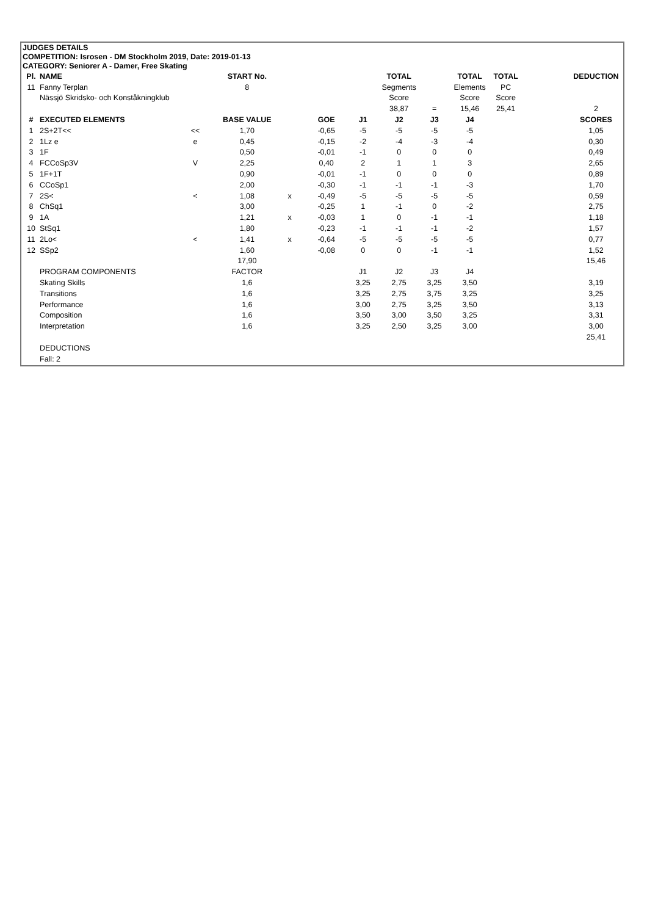JUDGES DETAILS
COMPETITION: Isrosen - DM Stockholm 2019, Date: 2019-01-13
CATEGORY: Seniorer A - Damer, Free Skating
| Pl. | NAME | | START No. | | | | TOTAL | | TOTAL | TOTAL | | DEDUCTION |
| --- | --- | --- | --- | --- | --- | --- | --- | --- | --- | --- | --- | --- |
| 11 | Fanny Terplan | | 8 | | | | Segments | | Elements | PC | | |
| | Nässjö Skridsko- och Konståkningklub | | | | | | Score | | Score | Score | | |
| | | | | | | | 38,87 | = | 15,46 | 25,41 | | 2 |
| # | EXECUTED ELEMENTS | | BASE VALUE | | GOE | J1 | J2 | J3 | J4 | | | SCORES |
| 1 | 2S+2T<< | << | 1,70 | | -0,65 | -5 | -5 | -5 | -5 | | | 1,05 |
| 2 | 1Lz e | e | 0,45 | | -0,15 | -2 | -4 | -3 | -4 | | | 0,30 |
| 3 | 1F | | 0,50 | | -0,01 | -1 | 0 | 0 | 0 | | | 0,49 |
| 4 | FCCoSp3V | V | 2,25 | | 0,40 | 2 | 1 | 1 | 3 | | | 2,65 |
| 5 | 1F+1T | | 0,90 | | -0,01 | -1 | 0 | 0 | 0 | | | 0,89 |
| 6 | CCoSp1 | | 2,00 | | -0,30 | -1 | -1 | -1 | -3 | | | 1,70 |
| 7 | 2S< | < | 1,08 | x | -0,49 | -5 | -5 | -5 | -5 | | | 0,59 |
| 8 | ChSq1 | | 3,00 | | -0,25 | 1 | -1 | 0 | -2 | | | 2,75 |
| 9 | 1A | | 1,21 | x | -0,03 | 1 | 0 | -1 | -1 | | | 1,18 |
| 10 | StSq1 | | 1,80 | | -0,23 | -1 | -1 | -1 | -2 | | | 1,57 |
| 11 | 2Lo< | < | 1,41 | x | -0,64 | -5 | -5 | -5 | -5 | | | 0,77 |
| 12 | SSp2 | | 1,60 | | -0,08 | 0 | 0 | -1 | -1 | | | 1,52 |
| | | | 17,90 | | | | | | | | | 15,46 |
| | PROGRAM COMPONENTS | | FACTOR | | | J1 | J2 | J3 | J4 | | | |
| | Skating Skills | | 1,6 | | | 3,25 | 2,75 | 3,25 | 3,50 | | | 3,19 |
| | Transitions | | 1,6 | | | 3,25 | 2,75 | 3,75 | 3,25 | | | 3,25 |
| | Performance | | 1,6 | | | 3,00 | 2,75 | 3,25 | 3,50 | | | 3,13 |
| | Composition | | 1,6 | | | 3,50 | 3,00 | 3,50 | 3,25 | | | 3,31 |
| | Interpretation | | 1,6 | | | 3,25 | 2,50 | 3,25 | 3,00 | | | 3,00 |
| | | | | | | | | | | | | 25,41 |
| | DEDUCTIONS | | | | | | | | | | | |
| | Fall: 2 | | | | | | | | | | | |